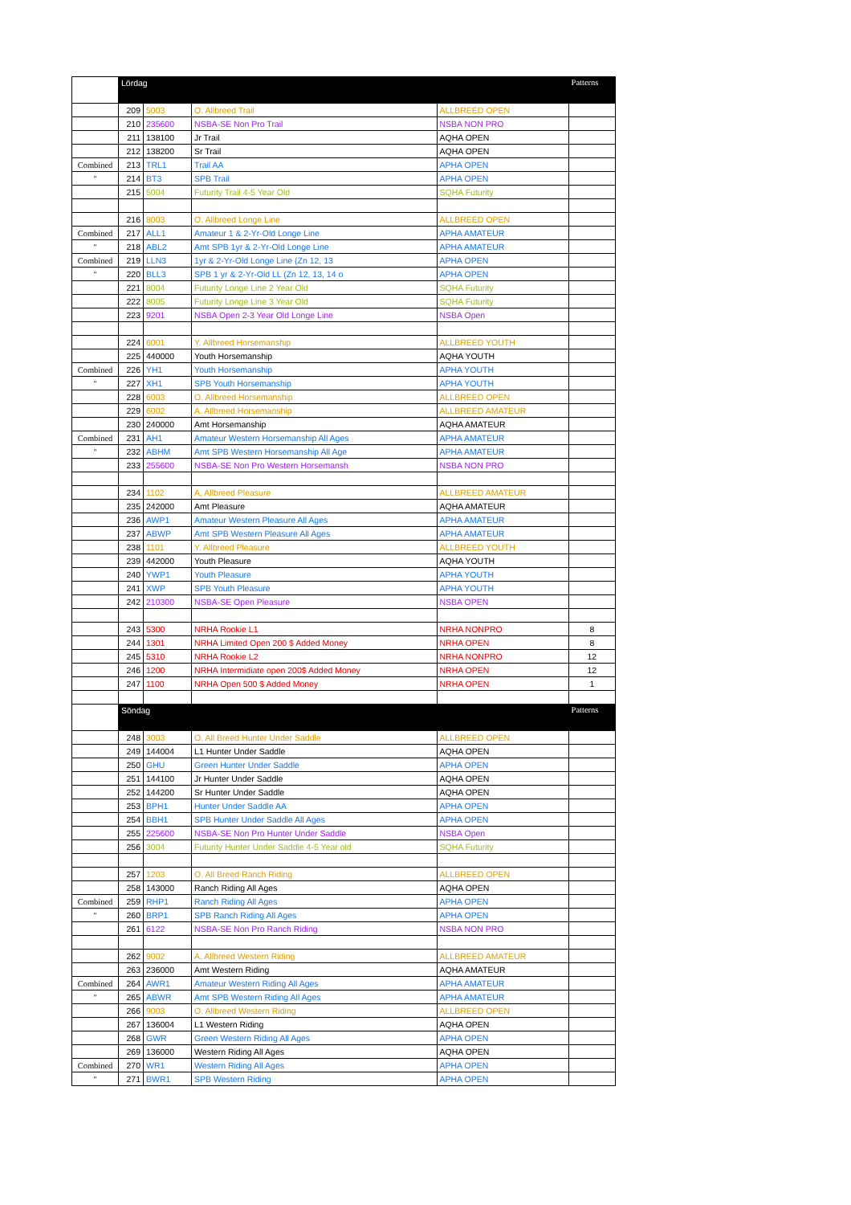| | Lördag | | | | Patterns |
| --- | --- | --- | --- | --- | --- |
| | 209 | 5003 | O. Allbreed Trail | ALLBREED OPEN | |
| | 210 | 235600 | NSBA-SE Non Pro Trail | NSBA NON PRO | |
| | 211 | 138100 | Jr Trail | AQHA OPEN | |
| | 212 | 138200 | Sr Trail | AQHA OPEN | |
| Combined | 213 | TRL1 | Trail AA | APHA OPEN | |
| " | 214 | BT3 | SPB Trail | APHA OPEN | |
| | 215 | 5004 | Futurity Trail 4-5 Year Old | SQHA Futurity | |
| | 216 | 8003 | O. Allbreed Longe Line | ALLBREED OPEN | |
| Combined | 217 | ALL1 | Amateur 1 & 2-Yr-Old Longe Line | APHA AMATEUR | |
| " | 218 | ABL2 | Amt SPB 1yr & 2-Yr-Old Longe Line | APHA AMATEUR | |
| Combined | 219 | LLN3 | 1yr & 2-Yr-Old Longe Line (Zn 12, 13 | APHA OPEN | |
| " | 220 | BLL3 | SPB 1 yr & 2-Yr-Old LL (Zn 12, 13, 14 o | APHA OPEN | |
| | 221 | 8004 | Futurity Longe Line 2 Year Old | SQHA Futurity | |
| | 222 | 8005 | Futurity Longe Line 3 Year Old | SQHA Futurity | |
| | 223 | 9201 | NSBA Open 2-3 Year Old Longe Line | NSBA Open | |
| | 224 | 6001 | Y. Allbreed Horsemanship | ALLBREED YOUTH | |
| | 225 | 440000 | Youth Horsemanship | AQHA YOUTH | |
| Combined | 226 | YH1 | Youth Horsemanship | APHA YOUTH | |
| " | 227 | XH1 | SPB Youth Horsemanship | APHA YOUTH | |
| | 228 | 6003 | O. Allbreed Horsemanship | ALLBREED OPEN | |
| | 229 | 6002 | A. Allbreed Horsemanship | ALLBREED AMATEUR | |
| | 230 | 240000 | Amt Horsemanship | AQHA AMATEUR | |
| Combined | 231 | AH1 | Amateur Western Horsemanship All Ages | APHA AMATEUR | |
| " | 232 | ABHM | Amt SPB Western Horsemanship All Age | APHA AMATEUR | |
| | 233 | 255600 | NSBA-SE Non Pro Western Horsemansh | NSBA NON PRO | |
| | 234 | 1102 | A. Allbreed Pleasure | ALLBREED AMATEUR | |
| | 235 | 242000 | Amt Pleasure | AQHA AMATEUR | |
| | 236 | AWP1 | Amateur Western Pleasure All Ages | APHA AMATEUR | |
| | 237 | ABWP | Amt SPB Western Pleasure All Ages | APHA AMATEUR | |
| | 238 | 1101 | Y. Allbreed Pleasure | ALLBREED YOUTH | |
| | 239 | 442000 | Youth Pleasure | AQHA YOUTH | |
| | 240 | YWP1 | Youth Pleasure | APHA YOUTH | |
| | 241 | XWP | SPB Youth Pleasure | APHA YOUTH | |
| | 242 | 210300 | NSBA-SE Open Pleasure | NSBA OPEN | |
| | 243 | 5300 | NRHA Rookie L1 | NRHA NONPRO | 8 |
| | 244 | 1301 | NRHA Limited Open 200 $ Added Money | NRHA OPEN | 8 |
| | 245 | 5310 | NRHA Rookie L2 | NRHA NONPRO | 12 |
| | 246 | 1200 | NRHA Intermidiate open 200$ Added Money | NRHA OPEN | 12 |
| | 247 | 1100 | NRHA Open 500 $ Added Money | NRHA OPEN | 1 |
| | Söndag | | | | Patterns |
| | 248 | 3003 | O. All Breed Hunter Under Saddle | ALLBREED OPEN | |
| | 249 | 144004 | L1 Hunter Under Saddle | AQHA OPEN | |
| | 250 | GHU | Green Hunter Under Saddle | APHA OPEN | |
| | 251 | 144100 | Jr Hunter Under Saddle | AQHA OPEN | |
| | 252 | 144200 | Sr Hunter Under Saddle | AQHA OPEN | |
| | 253 | BPH1 | Hunter Under Saddle AA | APHA OPEN | |
| | 254 | BBH1 | SPB Hunter Under Saddle All Ages | APHA OPEN | |
| | 255 | 225600 | NSBA-SE Non Pro Hunter Under Saddle | NSBA Open | |
| | 256 | 3004 | Futurity Hunter Under Saddle 4-5 Year old | SQHA Futurity | |
| | 257 | 1203 | O. All Breed Ranch Riding | ALLBREED OPEN | |
| | 258 | 143000 | Ranch Riding All Ages | AQHA OPEN | |
| Combined | 259 | RHP1 | Ranch Riding All Ages | APHA OPEN | |
| " | 260 | BRP1 | SPB Ranch Riding All Ages | APHA OPEN | |
| | 261 | 6122 | NSBA-SE Non Pro Ranch Riding | NSBA NON PRO | |
| | 262 | 9002 | A. Allbreed Western Riding | ALLBREED AMATEUR | |
| | 263 | 236000 | Amt Western Riding | AQHA AMATEUR | |
| Combined | 264 | AWR1 | Amateur Western Riding All Ages | APHA AMATEUR | |
| " | 265 | ABWR | Amt SPB Western Riding All Ages | APHA AMATEUR | |
| | 266 | 9003 | O. Allbreed Western Riding | ALLBREED OPEN | |
| | 267 | 136004 | L1 Western Riding | AQHA OPEN | |
| | 268 | GWR | Green Western Riding All Ages | APHA OPEN | |
| | 269 | 136000 | Western Riding All Ages | AQHA OPEN | |
| Combined | 270 | WR1 | Western Riding All Ages | APHA OPEN | |
| " | 271 | BWR1 | SPB Western Riding | APHA OPEN | |